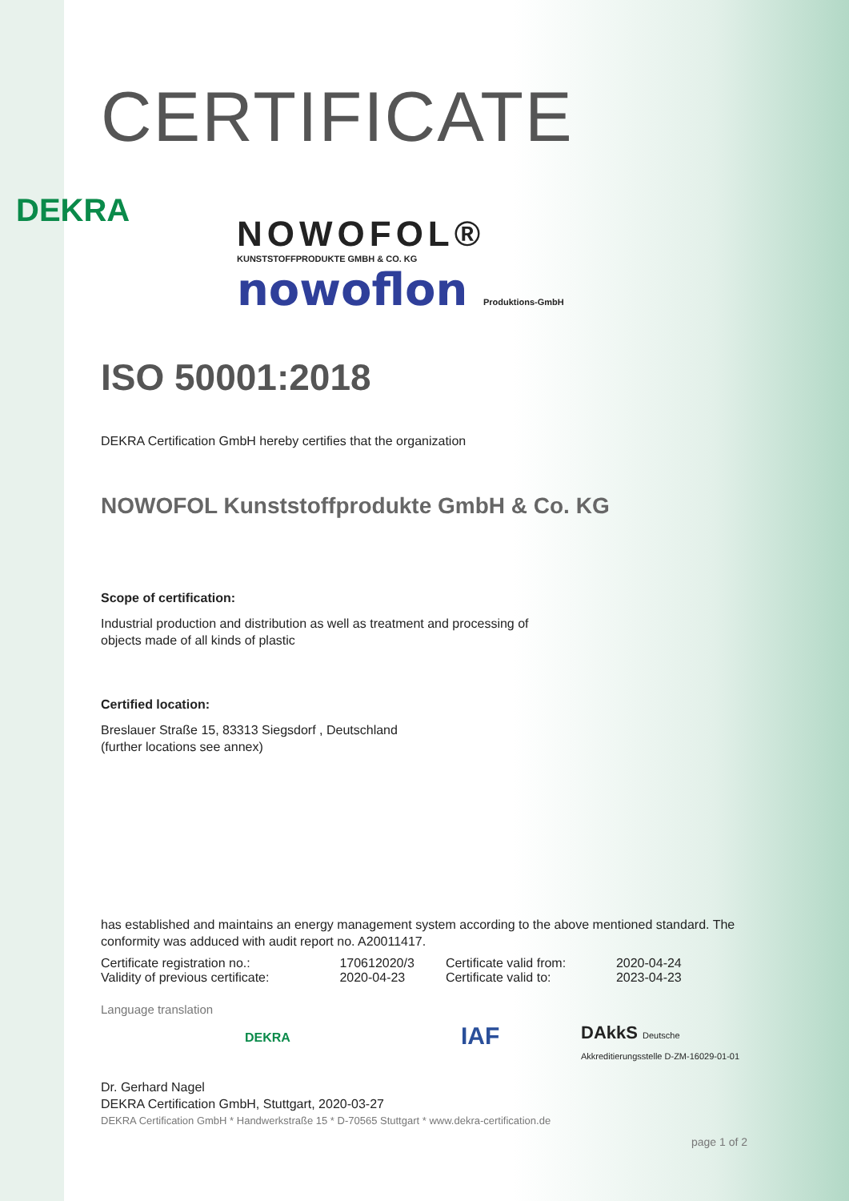DEKRA
CERTIFICATE
NOWOFOL®
KUNSTSTOFFPRODUKTE GMBH & CO. KG
nowoflon Produktions-GmbH
ISO 50001:2018
DEKRA Certification GmbH hereby certifies that the organization
NOWOFOL Kunststoffprodukte GmbH & Co. KG
Scope of certification:
Industrial production and distribution as well as treatment and processing of
objects made of all kinds of plastic
Certified location:
Breslauer Straße 15, 83313 Siegsdorf , Deutschland
(further locations see annex)
has established and maintains an energy management system according to the above mentioned standard. The conformity was adduced with audit report no. A20011417.
| Certificate registration no.: | 170612020/3 | Certificate valid from: | 2020-04-24 |
| Validity of previous certificate: | 2020-04-23 | Certificate valid to: | 2023-04-23 |
Language translation
DEKRA IAF DAkkS Deutsche Akkreditierungsstelle D-ZM-16029-01-01
Dr. Gerhard Nagel
DEKRA Certification GmbH, Stuttgart, 2020-03-27
DEKRA Certification GmbH * Handwerkstraße 15 * D-70565 Stuttgart * www.dekra-certification.de
page 1 of 2